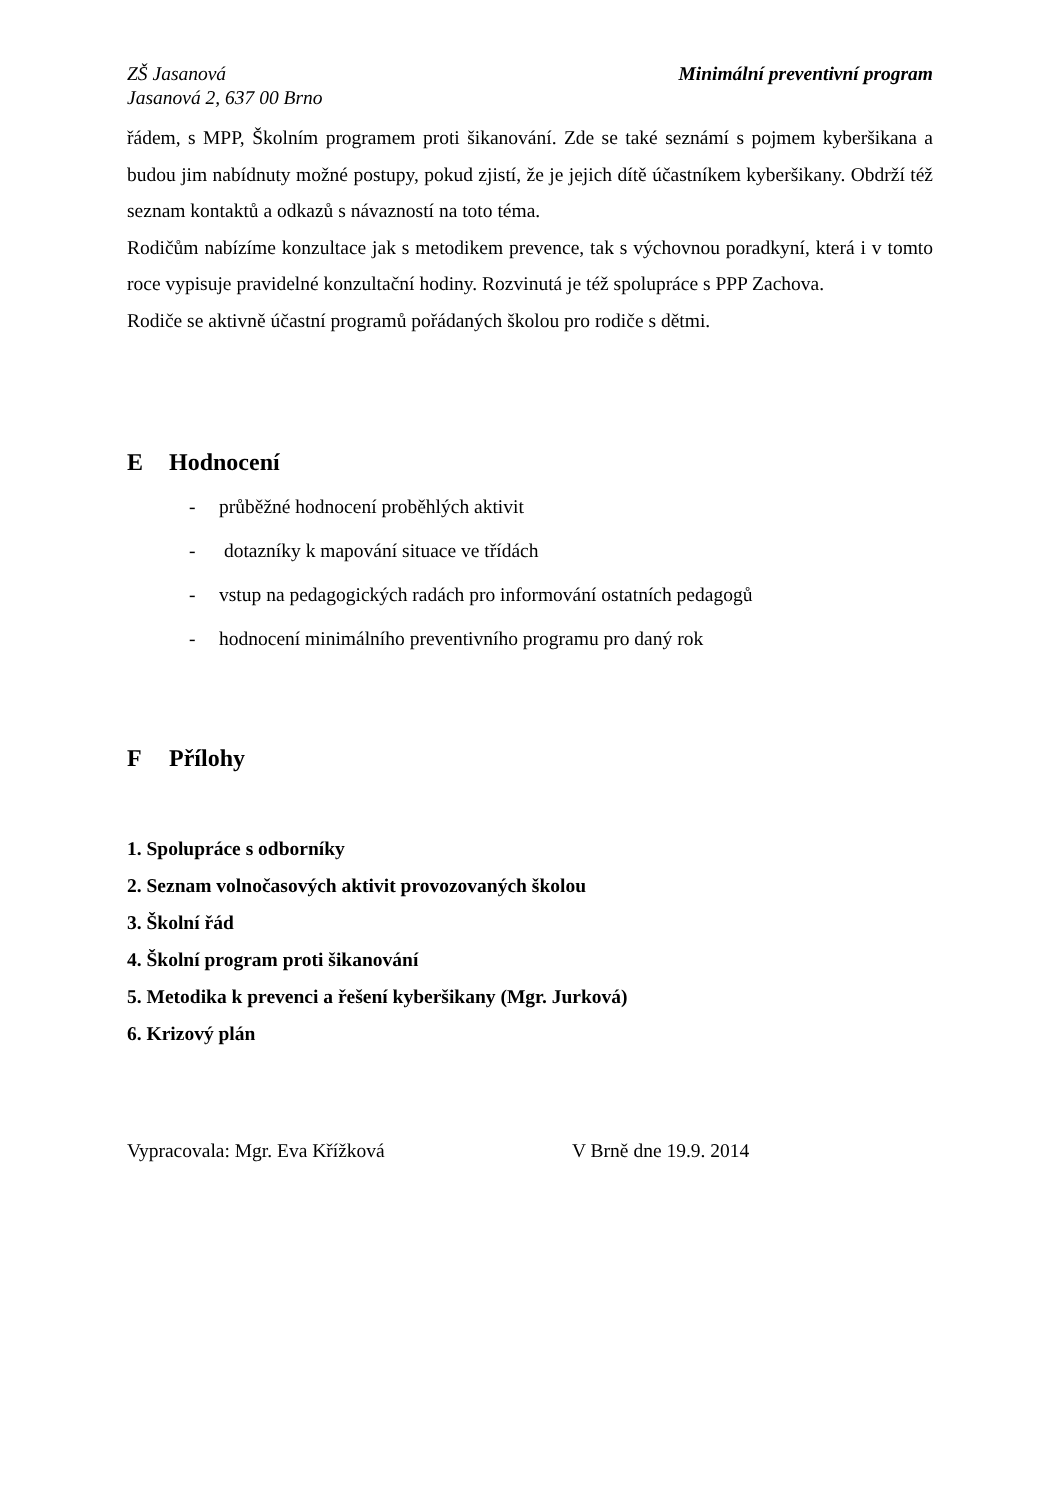ZŠ Jasanová
Jasanová 2, 637 00 Brno
Minimální preventivní program
řádem, s MPP, Školním programem proti šikanování. Zde se také seznámí s pojmem kyberšikana a budou jim nabídnuty možné postupy, pokud zjistí, že je jejich dítě účastníkem kyberšikany. Obdrží též seznam kontaktů a odkazů s návazností na toto téma.
Rodičům nabízíme konzultace jak s metodikem prevence, tak s výchovnou poradkyní, která i v tomto roce vypisuje pravidelné konzultační hodiny. Rozvinutá je též spolupráce s PPP Zachova.
Rodiče se aktivně účastní programů pořádaných školou pro rodiče s dětmi.
E Hodnocení
- průběžné hodnocení proběhlých aktivit
- dotazníky k mapování situace ve třídách
- vstup na pedagogických radách pro informování ostatních pedagogů
- hodnocení minimálního preventivního programu pro daný rok
F Přílohy
1. Spolupráce s odborníky
2. Seznam volnočasových aktivit provozovaných školou
3. Školní řád
4. Školní program proti šikanování
5. Metodika k prevenci a řešení kyberšikany (Mgr. Jurková)
6. Krizový plán
Vypracovala: Mgr. Eva Křížková V Brně dne 19.9. 2014